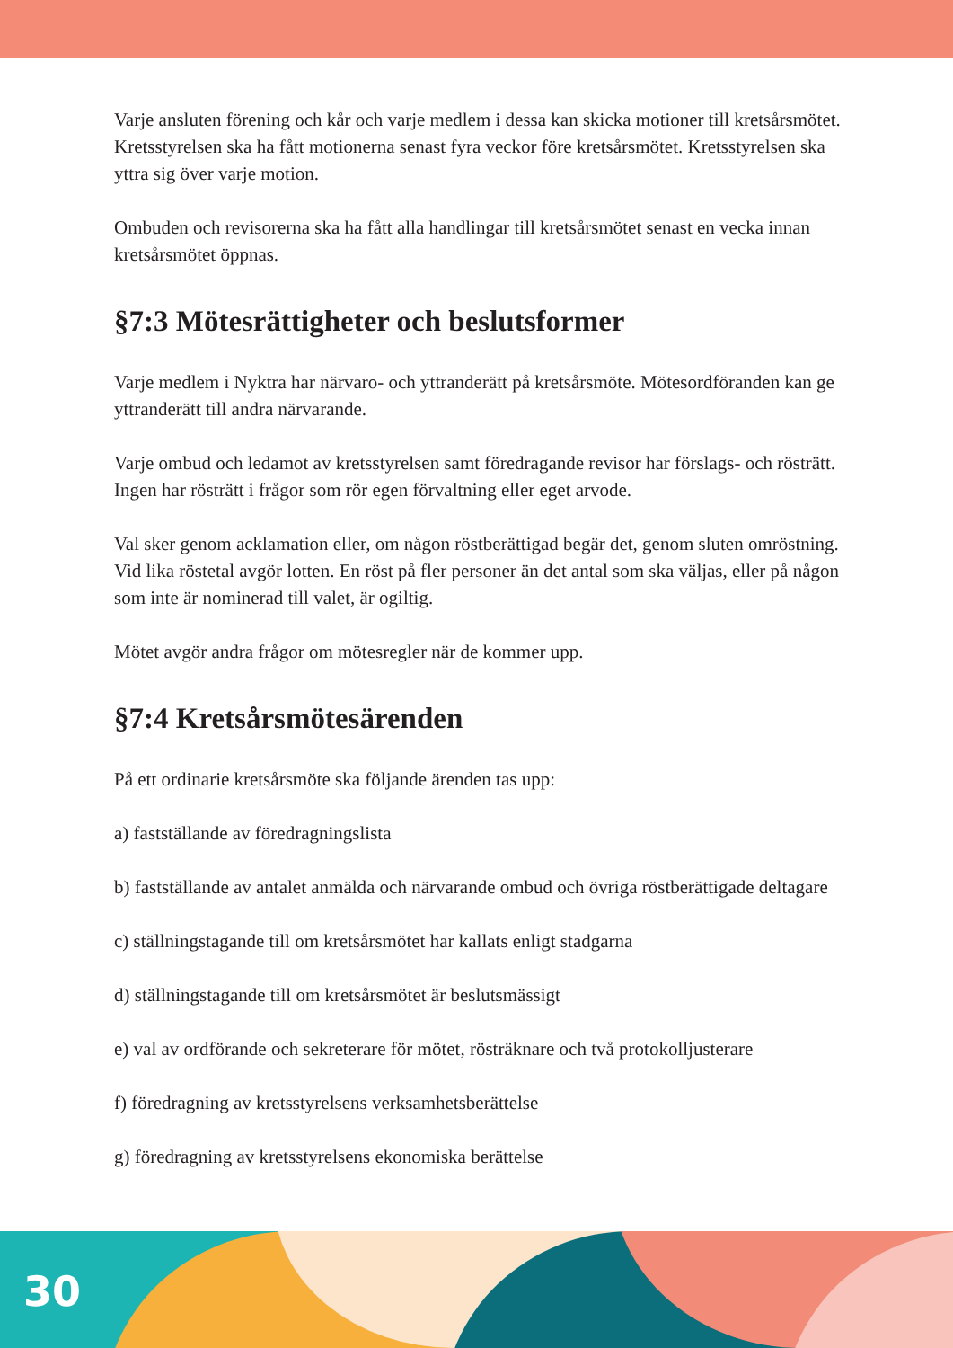Varje ansluten förening och kår och varje medlem i dessa kan skicka motioner till kretsårsmötet. Kretsstyrelsen ska ha fått motionerna senast fyra veckor före krets­årsmötet. Kretsstyrelsen ska yttra sig över varje motion.
Ombuden och revisorerna ska ha fått alla handlingar till kretsårsmötet senast en vecka innan kretsårsmötet öppnas.
§7:3 Mötesrättigheter och beslutsformer
Varje medlem i Nyktra har närvaro- och yttranderätt på kretsårsmöte. Mötesord­föranden kan ge yttranderätt till andra närvarande.
Varje ombud och ledamot av kretsstyrelsen samt föredragande revisor har förslags- och rösträtt. Ingen har rösträtt i frågor som rör egen förvaltning eller eget arvode.
Val sker genom acklamation eller, om någon röstberättigad begär det, genom slu­ten omröstning. Vid lika röstetal avgör lotten. En röst på fler personer än det antal som ska väljas, eller på någon som inte är nominerad till valet, är ogiltig.
Mötet avgör andra frågor om mötesregler när de kommer upp.
§7:4 Kretsårsmötesärenden
På ett ordinarie kretsårsmöte ska följande ärenden tas upp:
a) fastställande av föredragningslista
b) fastställande av antalet anmälda och närvarande ombud och övriga röstberätti­gade deltagare
c) ställningstagande till om kretsårsmötet har kallats enligt stadgarna
d) ställningstagande till om kretsårsmötet är beslutsmässigt
e) val av ordförande och sekreterare för mötet, rösträknare och två protokolljuste­rare
f) föredragning av kretsstyrelsens verksamhetsberättelse
g) föredragning av kretsstyrelsens ekonomiska berättelse
30